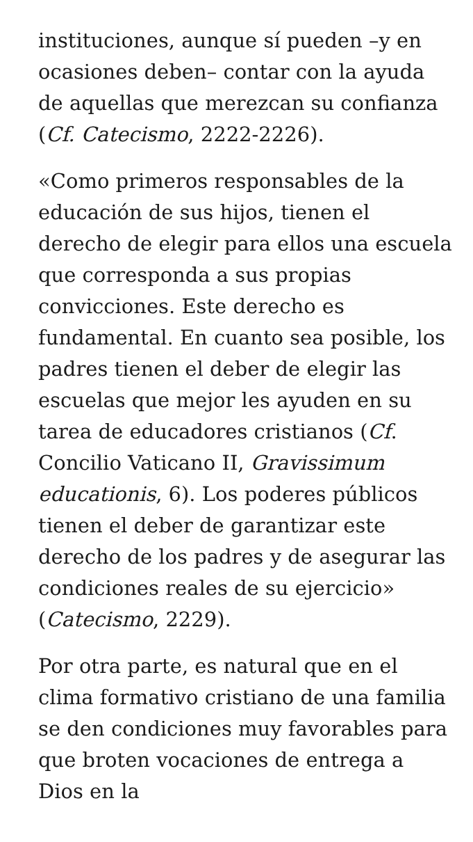instituciones, aunque sí pueden –y en ocasiones deben– contar con la ayuda de aquellas que merezcan su confianza (Cf. Catecismo, 2222-2226).
«Como primeros responsables de la educación de sus hijos, tienen el derecho de elegir para ellos una escuela que corresponda a sus propias convicciones. Este derecho es fundamental. En cuanto sea posible, los padres tienen el deber de elegir las escuelas que mejor les ayuden en su tarea de educadores cristianos (Cf. Concilio Vaticano II, Gravissimum educationis, 6). Los poderes públicos tienen el deber de garantizar este derecho de los padres y de asegurar las condiciones reales de su ejercicio» (Catecismo, 2229).
Por otra parte, es natural que en el clima formativo cristiano de una familia se den condiciones muy favorables para que broten vocaciones de entrega a Dios en la